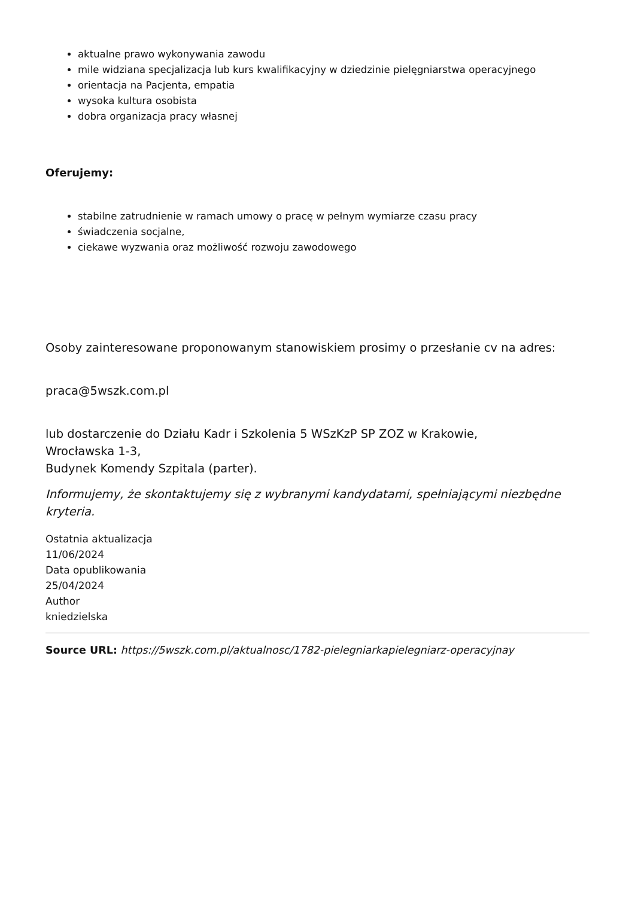aktualne prawo wykonywania zawodu
mile widziana specjalizacja lub kurs kwalifikacyjny w dziedzinie pielęgniarstwa operacyjnego
orientacja na Pacjenta, empatia
wysoka kultura osobista
dobra organizacja pracy własnej
Oferujemy:
stabilne zatrudnienie w ramach umowy o pracę w pełnym wymiarze czasu pracy
świadczenia socjalne,
ciekawe wyzwania oraz możliwość rozwoju zawodowego
Osoby zainteresowane proponowanym stanowiskiem prosimy o przesłanie cv na adres:
praca@5wszk.com.pl
lub dostarczenie do Działu Kadr i Szkolenia 5 WSzKzP SP ZOZ w Krakowie,
Wrocławska 1-3,
Budynek Komendy Szpitala (parter).
Informujemy, że skontaktujemy się z wybranymi kandydatami, spełniającymi niezbędne kryteria.
Ostatnia aktualizacja
11/06/2024
Data opublikowania
25/04/2024
Author
kniedzielska
Source URL: https://5wszk.com.pl/aktualnosc/1782-pielegniarkapielegniarz-operacyjnay